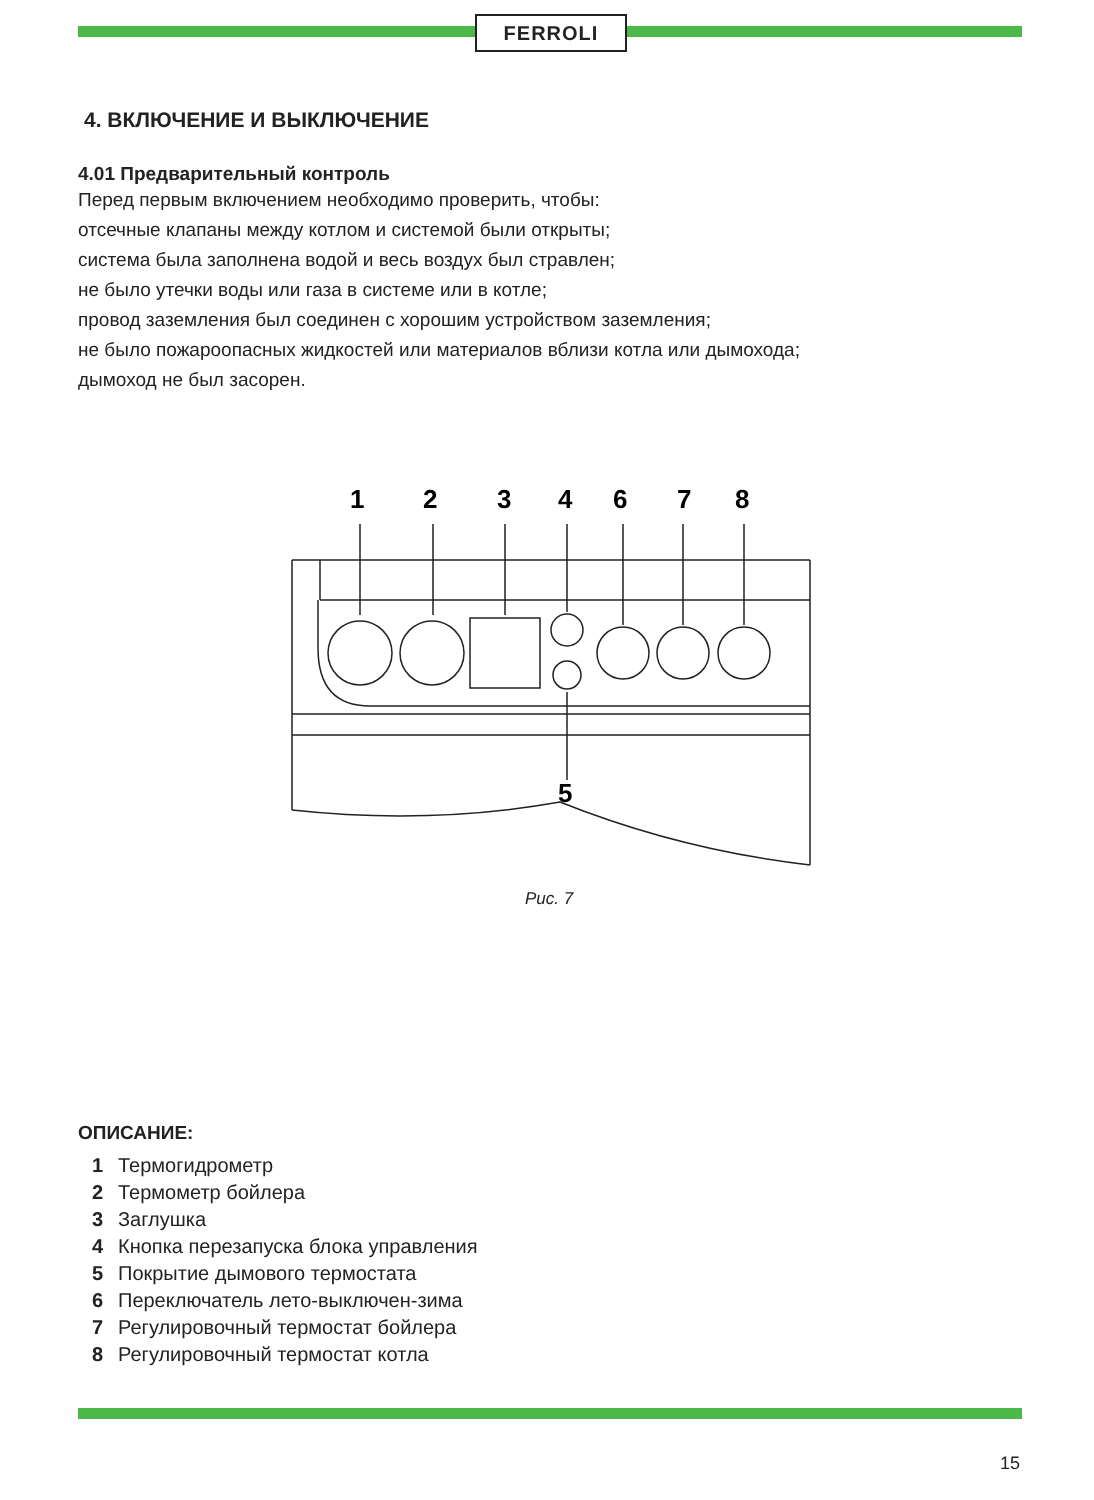FERROLI
4. ВКЛЮЧЕНИЕ И ВЫКЛЮЧЕНИЕ
4.01 Предварительный контроль
Перед первым включением необходимо проверить, чтобы:
отсечные клапаны между котлом и системой были открыты;
система была заполнена водой и весь воздух был стравлен;
не было утечки воды или газа в системе или в котле;
провод заземления был соединен с хорошим устройством заземления;
не было пожароопасных жидкостей или материалов вблизи котла или дымохода;
дымоход не был засорен.
1
2
3
4
6
7
8
5
Рис. 7
ОПИСАНИЕ:
1 Термогидрометр
2 Термометр бойлера
3 Заглушка
4 Кнопка перезапуска блока управления
5 Покрытие дымового термостата
6 Переключатель лето-выключен-зима
7 Регулировочный термостат бойлера
8 Регулировочный термостат котла
15